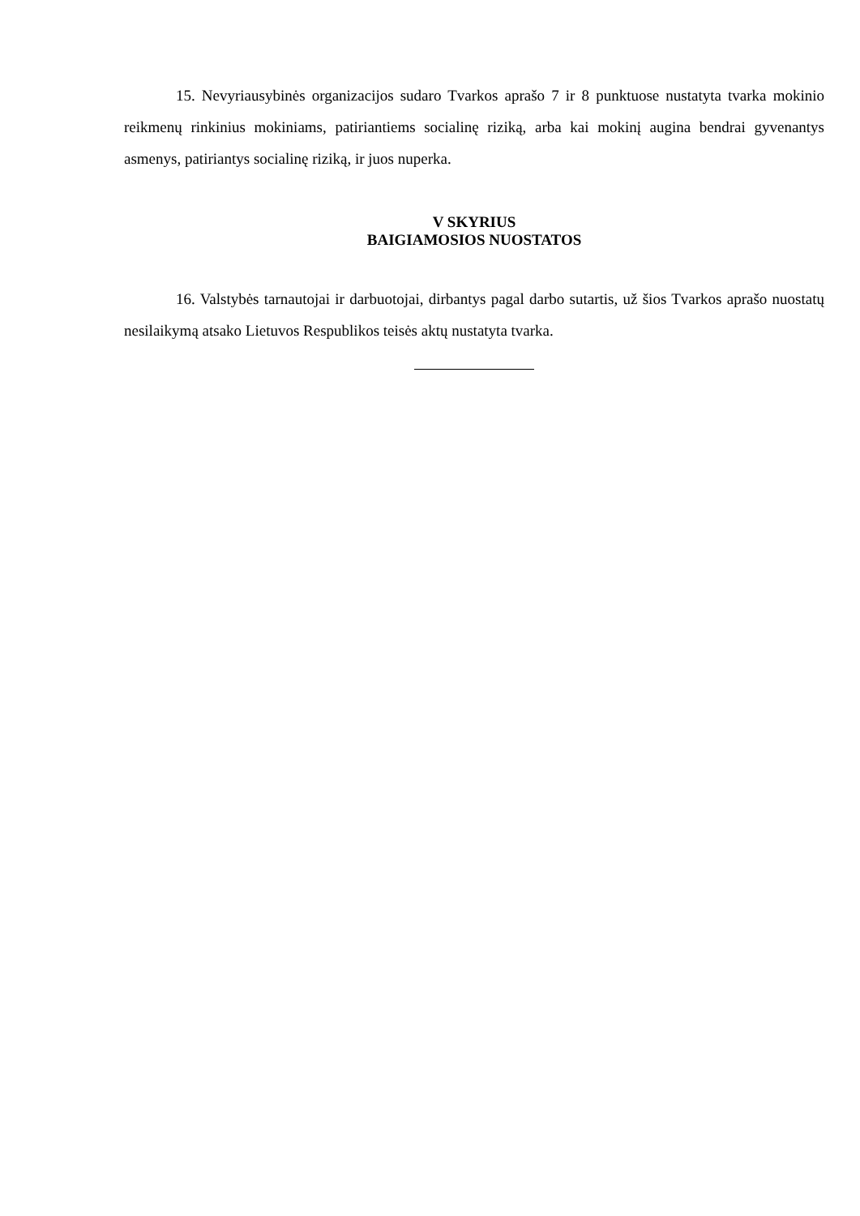15. Nevyriausybinės organizacijos sudaro Tvarkos aprašo 7 ir 8 punktuose nustatyta tvarka mokinio reikmenų rinkinius mokiniams, patiriantiems socialinę riziką, arba kai mokinį augina bendrai gyvenantys asmenys, patiriantys socialinę riziką, ir juos nuperka.
V SKYRIUS
BAIGIAMOSIOS NUOSTATOS
16. Valstybės tarnautojai ir darbuotojai, dirbantys pagal darbo sutartis, už šios Tvarkos aprašo nuostatų nesilaikymą atsako Lietuvos Respublikos teisės aktų nustatyta tvarka.